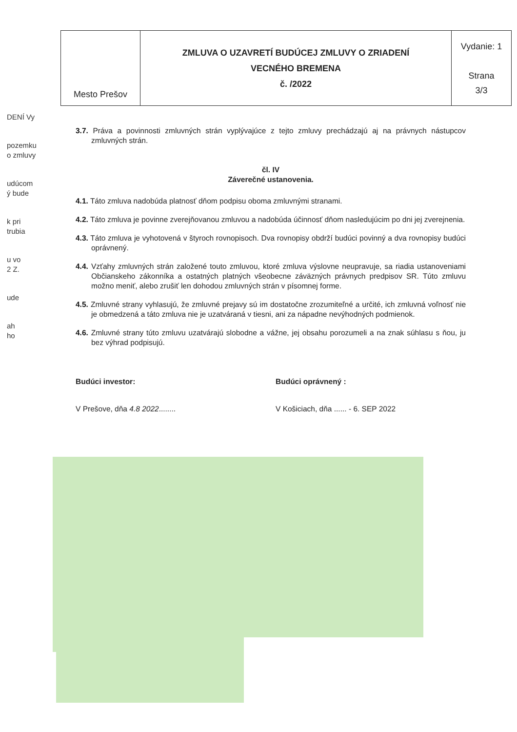DENÍ Vy
pozemku
o zmluvy
udúcom
ý bude
k pri
trubia
u vo
2 Z.
ude
ah
ho
| Mesto Prešov | ZMLUVA O UZAVRETÍ BUDÚCEJ ZMLUVY O ZRIADENÍ VECNÉHO BREMENA č. /2022 | Vydanie: 1 Strana 3/3 |
3.7. Práva a povinnosti zmluvných strán vyplývajúce z tejto zmluvy prechádzajú aj na právnych nástupcov zmluvných strán.
čl. IV
Záverečné ustanovenia.
4.1. Táto zmluva nadobúda platnosť dňom podpisu oboma zmluvnými stranami.
4.2. Táto zmluva je povinne zverejňovanou zmluvou a nadobúda účinnosť dňom nasledujúcim po dni jej zverejnenia.
4.3. Táto zmluva je vyhotovená v štyroch rovnopisoch. Dva rovnopisy obdrží budúci povinný a dva rovnopisy budúci oprávnený.
4.4. Vzťahy zmluvných strán založené touto zmluvou, ktoré zmluva výslovne neupravuje, sa riadia ustanoveniami Občianskeho zákonníka a ostatných platných všeobecne záväzných právnych predpisov SR. Túto zmluvu možno meniť, alebo zrušiť len dohodou zmluvných strán v písomnej forme.
4.5. Zmluvné strany vyhlasujú, že zmluvné prejavy sú im dostatočne zrozumiteľné a určité, ich zmluvná voľnosť nie je obmedzená a táto zmluva nie je uzatváraná v tiesni, ani za nápadne nevýhodných podmienok.
4.6. Zmluvné strany túto zmluvu uzatvárajú slobodne a vážne, jej obsahu porozumeli a na znak súhlasu s ňou, ju bez výhrad podpisujú.
Budúci investor: Budúci oprávnený :
V Prešove, dňa 4.8 2022........
V Košiciach, dňa ...... - 6. SEP 2022